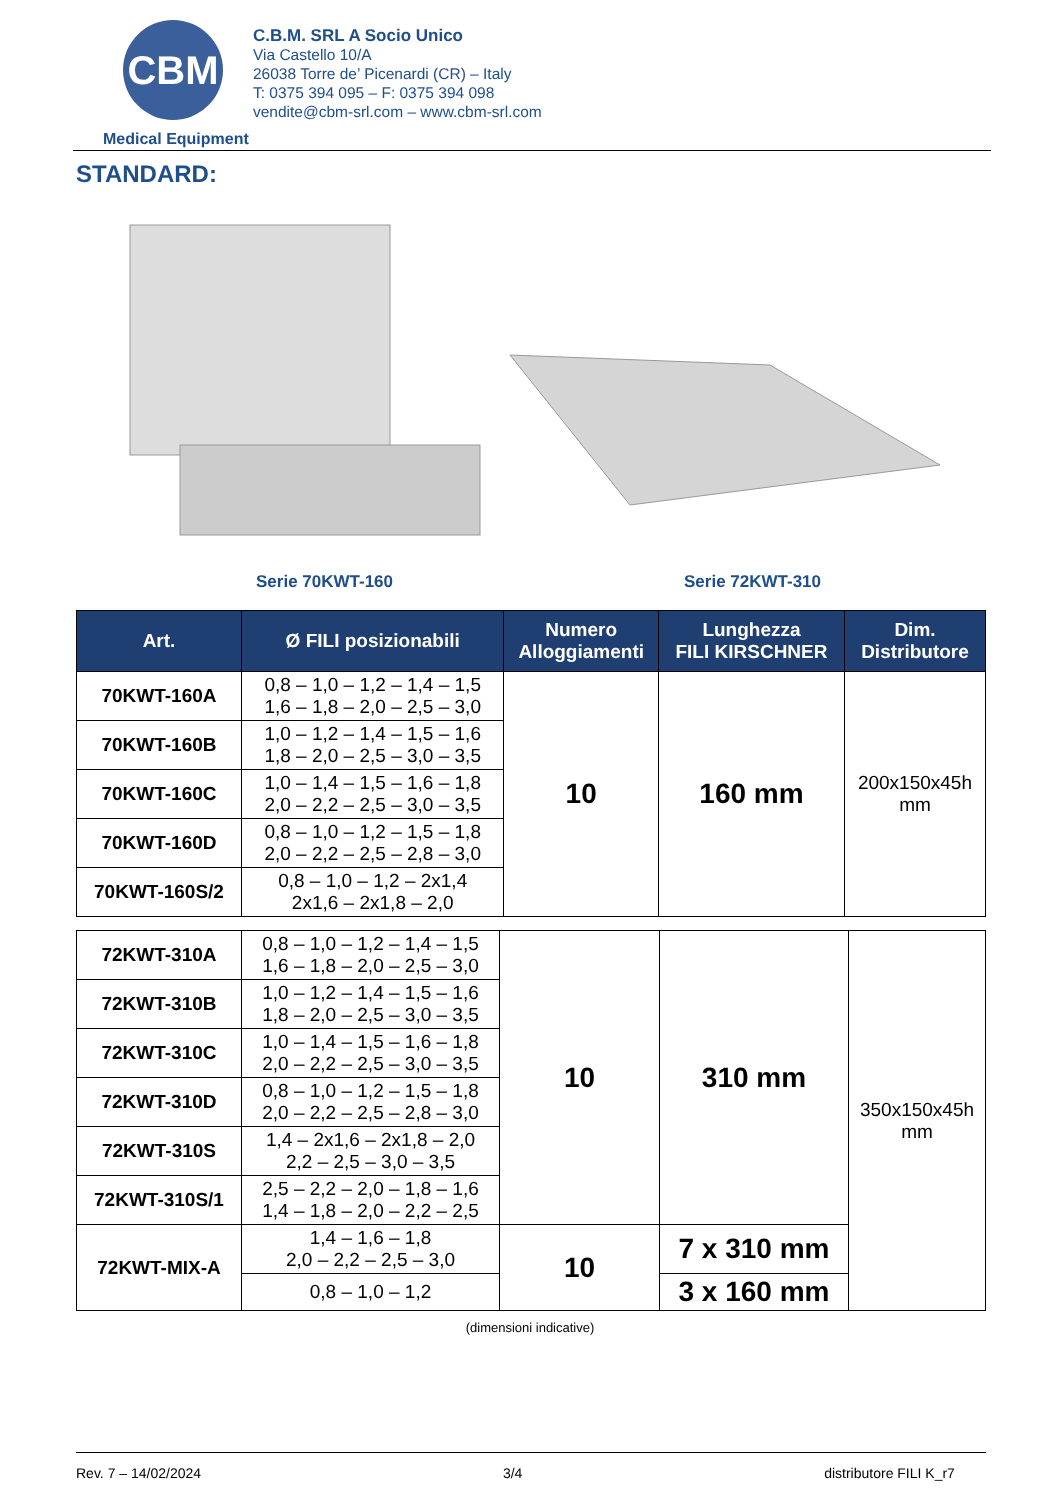CBM
Medical Equipment
C.B.M. SRL A Socio Unico
Via Castello 10/A
26038 Torre de’ Picenardi (CR) – Italy
T: 0375 394 095 – F: 0375 394 098
vendite@cbm-srl.com – www.cbm-srl.com
STANDARD:
Serie 70KWT-160 Serie 72KWT-310
| Art. | Ø FILI posizionabili | Numero Alloggiamenti | Lunghezza FILI KIRSCHNER | Dim. Distributore |
| --- | --- | --- | --- | --- |
| 70KWT-160A | 0,8 – 1,0 – 1,2 – 1,4 – 1,5 1,6 – 1,8 – 2,0 – 2,5 – 3,0 | 10 | 160 mm | 200x150x45h mm |
| 70KWT-160B | 1,0 – 1,2 – 1,4 – 1,5 – 1,6 1,8 – 2,0 – 2,5 – 3,0 – 3,5 | | | |
| 70KWT-160C | 1,0 – 1,4 – 1,5 – 1,6 – 1,8 2,0 – 2,2 – 2,5 – 3,0 – 3,5 | | | |
| 70KWT-160D | 0,8 – 1,0 – 1,2 – 1,5 – 1,8 2,0 – 2,2 – 2,5 – 2,8 – 3,0 | | | |
| 70KWT-160S/2 | 0,8 – 1,0 – 1,2 – 2x1,4 2x1,6 – 2x1,8 – 2,0 | | | |
| 72KWT-310A | 0,8 – 1,0 – 1,2 – 1,4 – 1,5 1,6 – 1,8 – 2,0 – 2,5 – 3,0 | 10 | 310 mm | 350x150x45h mm |
| 72KWT-310B | 1,0 – 1,2 – 1,4 – 1,5 – 1,6 1,8 – 2,0 – 2,5 – 3,0 – 3,5 | | | |
| 72KWT-310C | 1,0 – 1,4 – 1,5 – 1,6 – 1,8 2,0 – 2,2 – 2,5 – 3,0 – 3,5 | | | |
| 72KWT-310D | 0,8 – 1,0 – 1,2 – 1,5 – 1,8 2,0 – 2,2 – 2,5 – 2,8 – 3,0 | | | |
| 72KWT-310S | 1,4 – 2x1,6 – 2x1,8 – 2,0 2,2 – 2,5 – 3,0 – 3,5 | | | |
| 72KWT-310S/1 | 2,5 – 2,2 – 2,0 – 1,8 – 1,6 1,4 – 1,8 – 2,0 – 2,2 – 2,5 | | | |
| 72KWT-MIX-A | 1,4 – 1,6 – 1,8 2,0 – 2,2 – 2,5 – 3,0 | 10 | 7 x 310 mm | |
| | 0,8 – 1,0 – 1,2 | | 3 x 160 mm | |
(dimensioni indicative)
Rev. 7 – 14/02/2024 3/4 distributore FILI K_r7